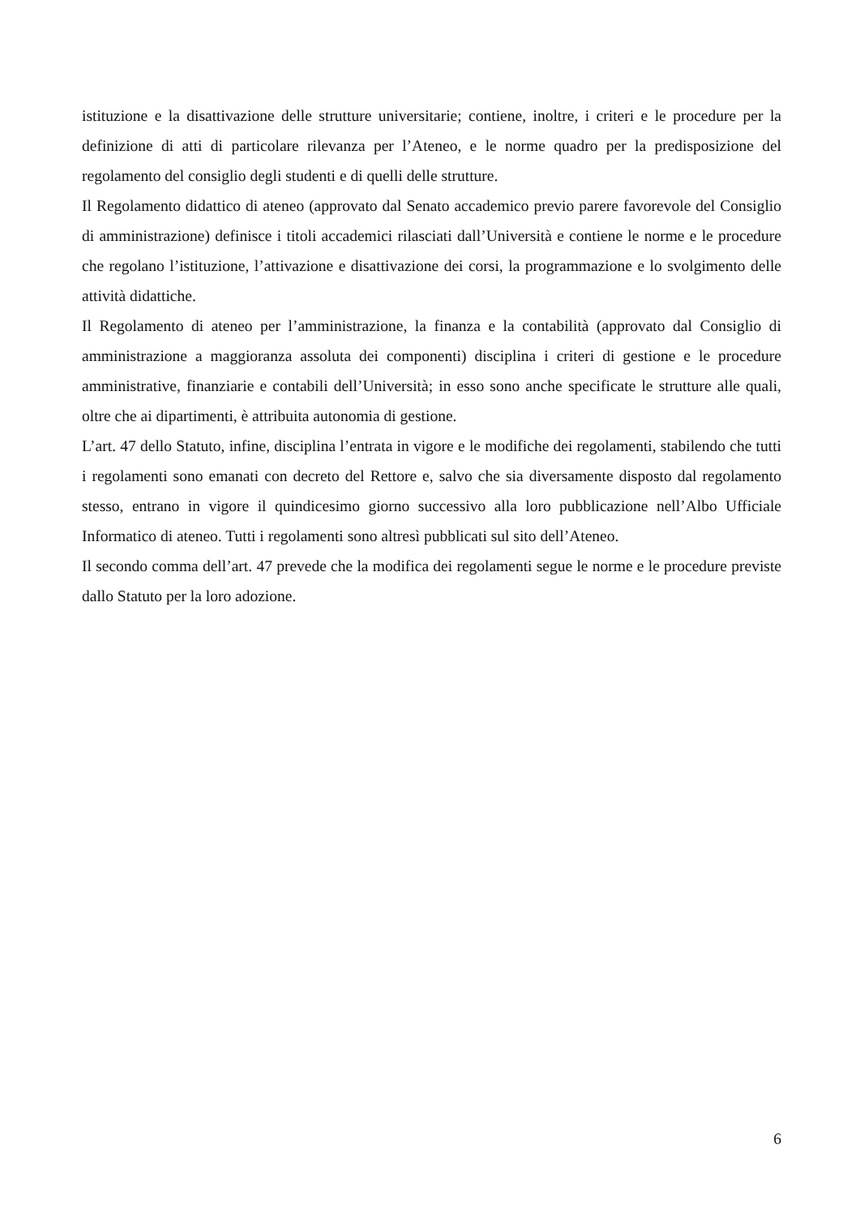istituzione e la disattivazione delle strutture universitarie; contiene, inoltre, i criteri e le procedure per la definizione di atti di particolare rilevanza per l’Ateneo, e le norme quadro per la predisposizione del regolamento del consiglio degli studenti e di quelli delle strutture.
Il Regolamento didattico di ateneo (approvato dal Senato accademico previo parere favorevole del Consiglio di amministrazione) definisce i titoli accademici rilasciati dall’Università e contiene le norme e le procedure che regolano l’istituzione, l’attivazione e disattivazione dei corsi, la programmazione e lo svolgimento delle attività didattiche.
Il Regolamento di ateneo per l’amministrazione, la finanza e la contabilità (approvato dal Consiglio di amministrazione a maggioranza assoluta dei componenti) disciplina i criteri di gestione e le procedure amministrative, finanziarie e contabili dell’Università; in esso sono anche specificate le strutture alle quali, oltre che ai dipartimenti, è attribuita autonomia di gestione.
L’art. 47 dello Statuto, infine, disciplina l’entrata in vigore e le modifiche dei regolamenti, stabilendo che tutti i regolamenti sono emanati con decreto del Rettore e, salvo che sia diversamente disposto dal regolamento stesso, entrano in vigore il quindicesimo giorno successivo alla loro pubblicazione nell’Albo Ufficiale Informatico di ateneo. Tutti i regolamenti sono altresì pubblicati sul sito dell’Ateneo.
Il secondo comma dell’art. 47 prevede che la modifica dei regolamenti segue le norme e le procedure previste dallo Statuto per la loro adozione.
6